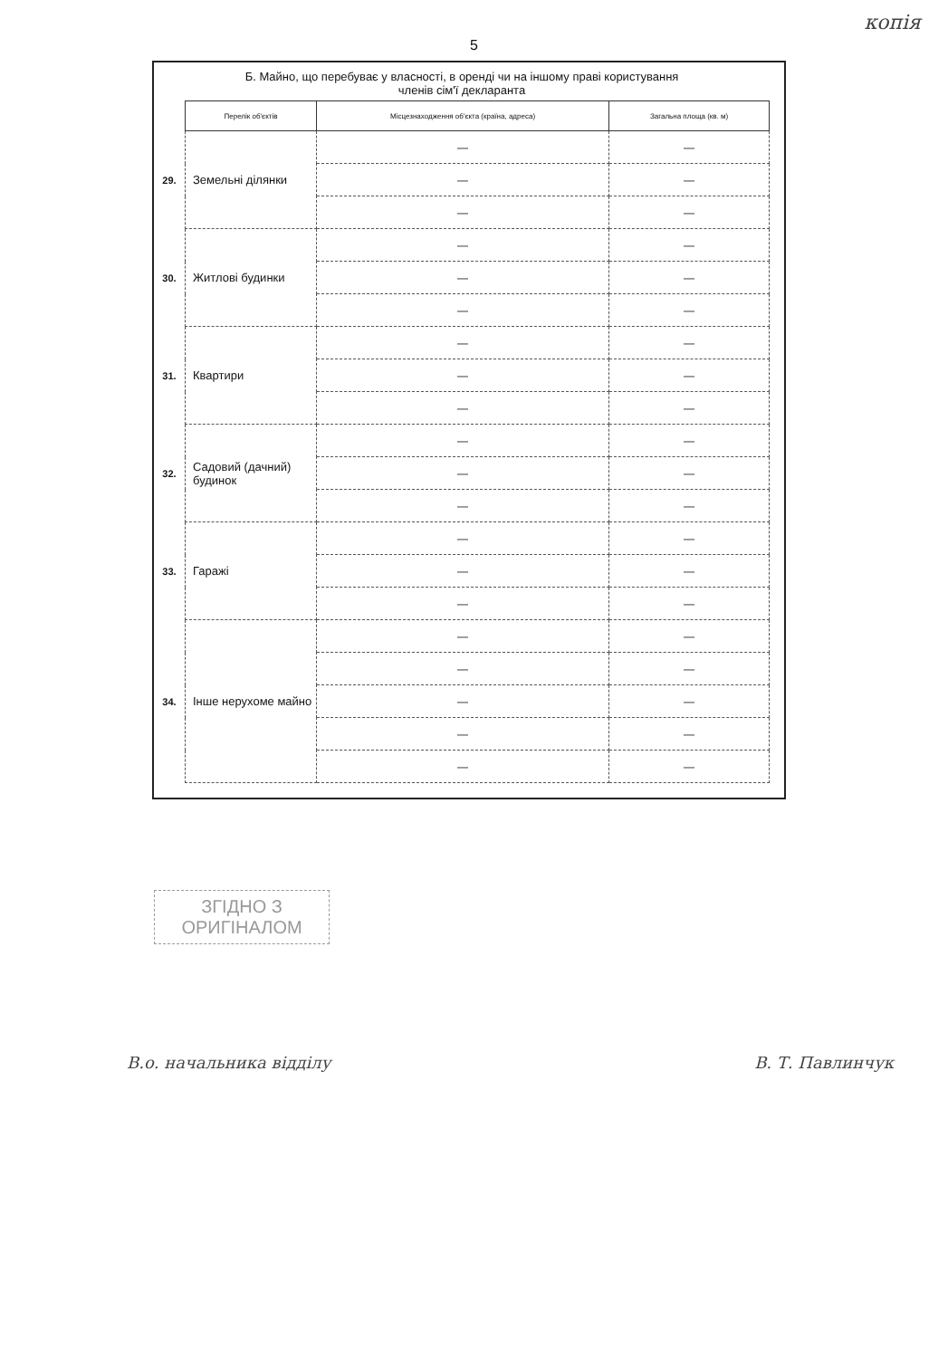копія
5
Б. Майно, що перебуває у власності, в оренді чи на іншому праві користування
членів сім'ї декларанта
| | Перелік об'єктів | Місцезнаходження об'єкта (країна, адреса) | Загальна площа (кв. м) |
| --- | --- | --- | --- |
| 29. | Земельні ділянки | — | — |
| | | — | — |
| | | — | — |
| 30. | Житлові будинки | — | — |
| | | — | — |
| | | — | — |
| 31. | Квартири | — | — |
| | | — | — |
| | | — | — |
| 32. | Садовий (дачний) будинок | — | — |
| | | — | — |
| | | — | — |
| 33. | Гаражі | — | — |
| | | — | — |
| | | — | — |
| 34. | Інше нерухоме майно | — | — |
| | | — | — |
| | | — | — |
| | | — | — |
| | | — | — |
ЗГІДНО З
ОРИГІНАЛОМ
В.о. начальника відділу В. Т. Павлинчук